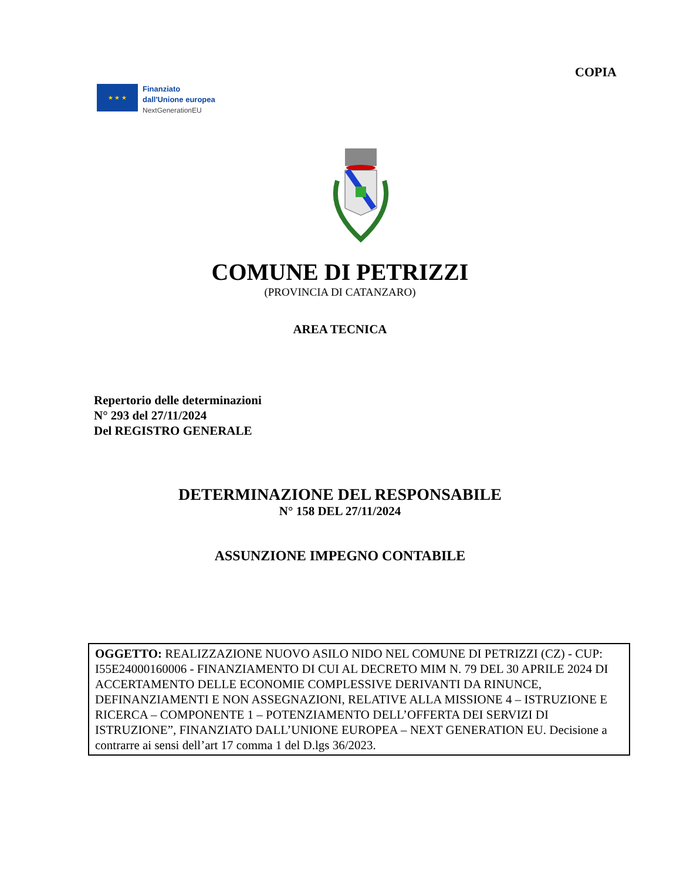COPIA
★ ★ ★
Finanziato
dall'Unione europea
NextGenerationEU
COMUNE DI PETRIZZI
(PROVINCIA DI CATANZARO)
AREA TECNICA
Repertorio delle determinazioni
N° 293 del 27/11/2024
Del REGISTRO GENERALE
DETERMINAZIONE DEL RESPONSABILE
N° 158 DEL 27/11/2024
ASSUNZIONE IMPEGNO CONTABILE
OGGETTO: REALIZZAZIONE NUOVO ASILO NIDO NEL COMUNE DI PETRIZZI (CZ) - CUP: I55E24000160006 - FINANZIAMENTO DI CUI AL DECRETO MIM N. 79 DEL 30 APRILE 2024 DI ACCERTAMENTO DELLE ECONOMIE COMPLESSIVE DERIVANTI DA RINUNCE, DEFINANZIAMENTI E NON ASSEGNAZIONI, RELATIVE ALLA MISSIONE 4 – ISTRUZIONE E RICERCA – COMPONENTE 1 – POTENZIAMENTO DELL’OFFERTA DEI SERVIZI DI ISTRUZIONE”, FINANZIATO DALL’UNIONE EUROPEA – NEXT GENERATION EU. Decisione a contrarre ai sensi dell’art 17 comma 1 del D.lgs 36/2023.